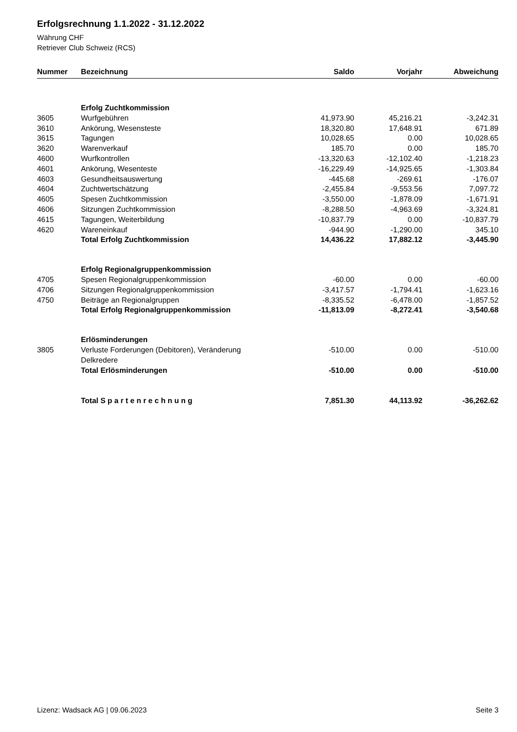Erfolgsrechnung 1.1.2022 - 31.12.2022
Währung CHF
Retriever Club Schweiz (RCS)
| Nummer | Bezeichnung | Saldo | Vorjahr | Abweichung |
| --- | --- | --- | --- | --- |
| | Erfolg Zuchtkommission | | | |
| 3605 | Wurfgebühren | 41,973.90 | 45,216.21 | -3,242.31 |
| 3610 | Ankörung, Wesensteste | 18,320.80 | 17,648.91 | 671.89 |
| 3615 | Tagungen | 10,028.65 | 0.00 | 10,028.65 |
| 3620 | Warenverkauf | 185.70 | 0.00 | 185.70 |
| 4600 | Wurfkontrollen | -13,320.63 | -12,102.40 | -1,218.23 |
| 4601 | Ankörung, Wesenteste | -16,229.49 | -14,925.65 | -1,303.84 |
| 4603 | Gesundheitsauswertung | -445.68 | -269.61 | -176.07 |
| 4604 | Zuchtwertschätzung | -2,455.84 | -9,553.56 | 7,097.72 |
| 4605 | Spesen Zuchtkommission | -3,550.00 | -1,878.09 | -1,671.91 |
| 4606 | Sitzungen Zuchtkommission | -8,288.50 | -4,963.69 | -3,324.81 |
| 4615 | Tagungen, Weiterbildung | -10,837.79 | 0.00 | -10,837.79 |
| 4620 | Wareneinkauf | -944.90 | -1,290.00 | 345.10 |
| | Total Erfolg Zuchtkommission | 14,436.22 | 17,882.12 | -3,445.90 |
| | Erfolg Regionalgruppenkommission | | | |
| 4705 | Spesen Regionalgruppenkommission | -60.00 | 0.00 | -60.00 |
| 4706 | Sitzungen Regionalgruppenkommission | -3,417.57 | -1,794.41 | -1,623.16 |
| 4750 | Beiträge an Regionalgruppen | -8,335.52 | -6,478.00 | -1,857.52 |
| | Total Erfolg Regionalgruppenkommission | -11,813.09 | -8,272.41 | -3,540.68 |
| | Erlösminderungen | | | |
| 3805 | Verluste Forderungen (Debitoren), Veränderung Delkredere | -510.00 | 0.00 | -510.00 |
| | Total Erlösminderungen | -510.00 | 0.00 | -510.00 |
| | Total S p a r t e n r e c h n u n g | 7,851.30 | 44,113.92 | -36,262.62 |
Lizenz: Wadsack AG | 09.06.2023 Seite 3